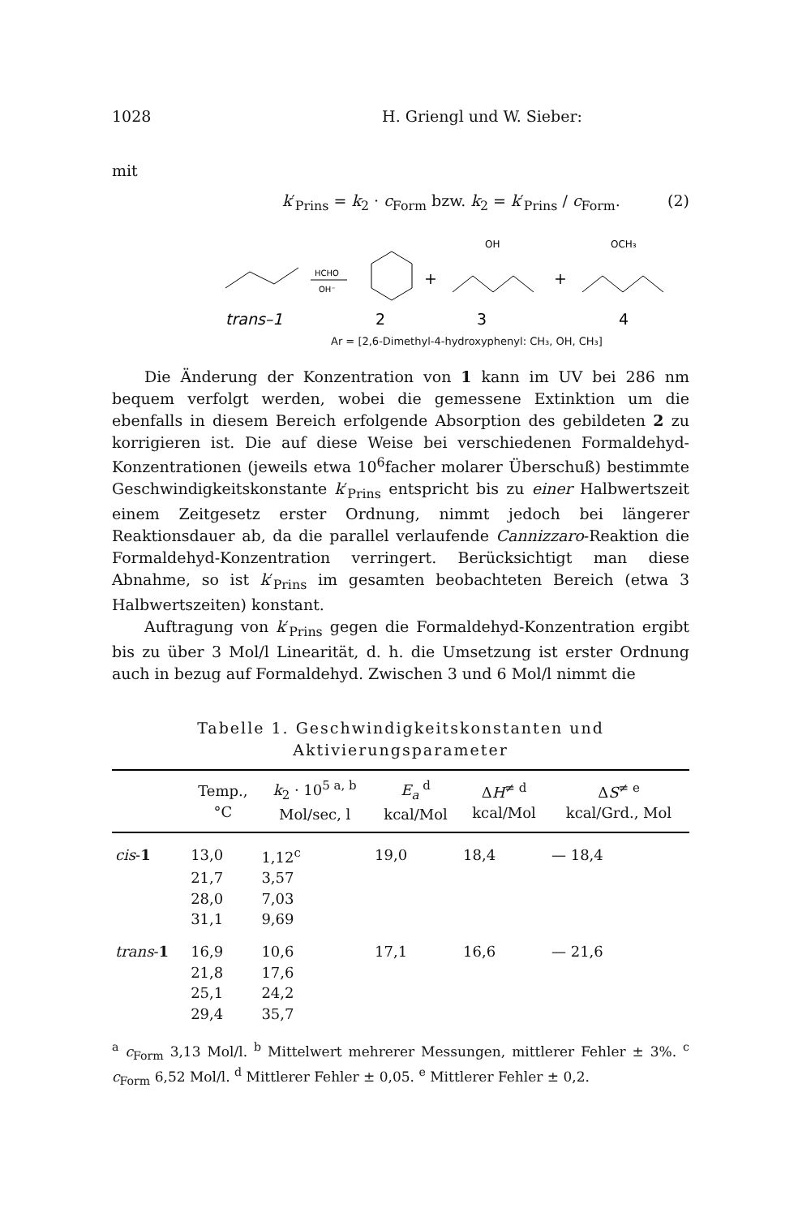1028 H. Griengl und W. Sieber:
mit
k′<sub>Prins</sub> = k<sub>2</sub> · c<sub>Form</sub> bzw. k<sub>2</sub> = k′<sub>Prins</sub> / c<sub>Form</sub>. (2)
HCHO
OH⁻
+
OH
+
OCH₃
trans–1
2
3
4
Ar = [2,6-Dimethyl-4-hydroxyphenyl: CH₃, OH, CH₃]
Die Änderung der Konzentration von 1 kann im UV bei 286 nm bequem verfolgt werden, wobei die gemessene Extinktion um die ebenfalls in diesem Bereich erfolgende Absorption des gebildeten 2 zu korrigieren ist. Die auf diese Weise bei verschiedenen Formaldehyd-Konzentrationen (jeweils etwa 10<sup>6</sup>facher molarer Überschuß) bestimmte Geschwindigkeitskonstante k′<sub>Prins</sub> entspricht bis zu einer Halbwertszeit einem Zeitgesetz erster Ordnung, nimmt jedoch bei längerer Reaktionsdauer ab, da die parallel verlaufende Cannizzaro-Reaktion die Formaldehyd-Konzentration verringert. Berücksichtigt man diese Abnahme, so ist k′<sub>Prins</sub> im gesamten beobachteten Bereich (etwa 3 Halbwertszeiten) konstant.
Auftragung von k′<sub>Prins</sub> gegen die Formaldehyd-Konzentration ergibt bis zu über 3 Mol/l Linearität, d. h. die Umsetzung ist erster Ordnung auch in bezug auf Formaldehyd. Zwischen 3 und 6 Mol/l nimmt die
Tabelle 1. Geschwindigkeitskonstanten und Aktivierungsparameter
| | Temp., °C | k<sub>2</sub> · 10<sup>5 a, b</sup> Mol/sec, l | E<sub>a</sub><sup>d</sup> kcal/Mol | Δ H<sup>≠ d</sup> kcal/Mol | Δ S<sup>≠ e</sup> kcal/Grd., Mol |
| --- | --- | --- | --- | --- | --- |
| cis - 1 | 13,0 | 1,12<sup>c</sup> | 19,0 | 18,4 | — 18,4 |
| | 21,7 | 3,57 | | | |
| | 28,0 | 7,03 | | | |
| | 31,1 | 9,69 | | | |
| trans - 1 | 16,9 | 10,6 | 17,1 | 16,6 | — 21,6 |
| | 21,8 | 17,6 | | | |
| | 25,1 | 24,2 | | | |
| | 29,4 | 35,7 | | | |
<sup>a</sup> c<sub>Form</sub> 3,13 Mol/l. <sup>b</sup> Mittelwert mehrerer Messungen, mittlerer Fehler ± 3%. <sup>c</sup> c<sub>Form</sub> 6,52 Mol/l. <sup>d</sup> Mittlerer Fehler ± 0,05. <sup>e</sup> Mittlerer Fehler ± 0,2.